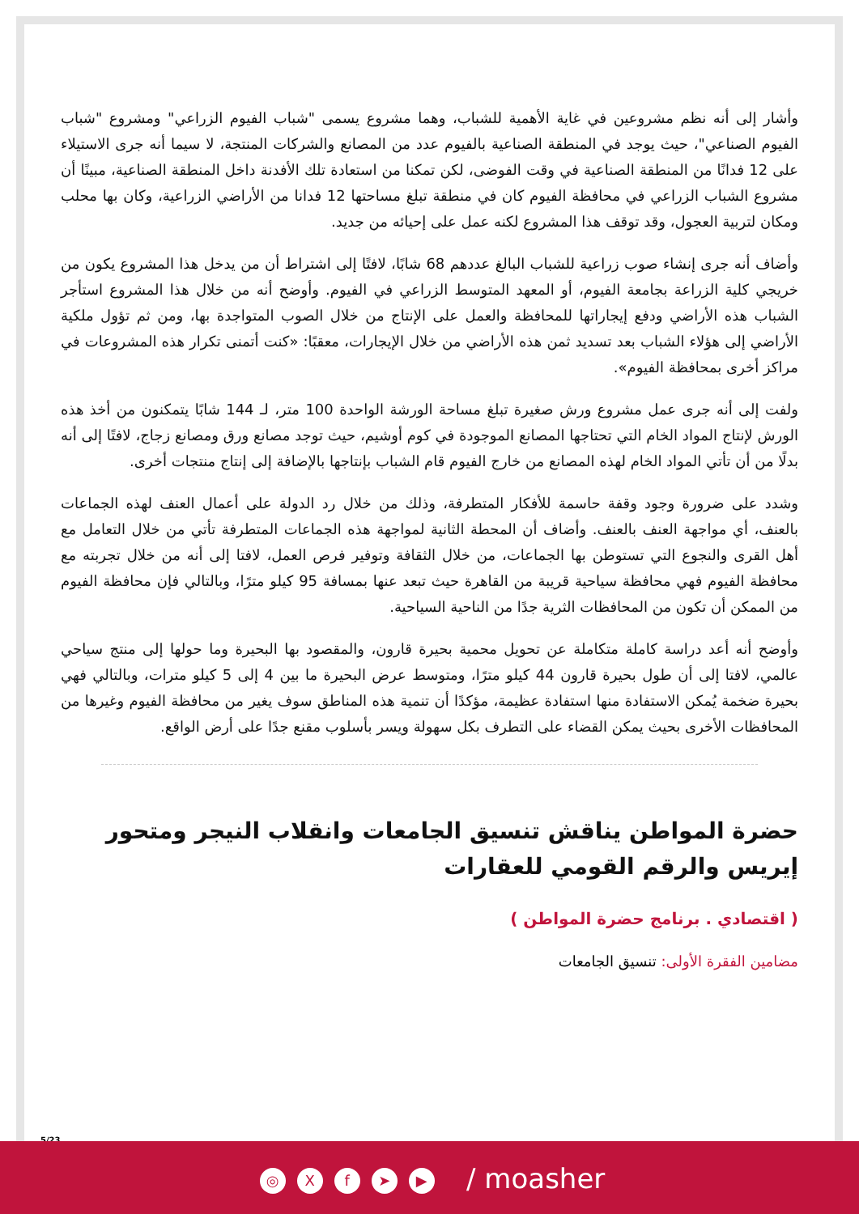وأشار إلى أنه نظم مشروعين في غاية الأهمية للشباب، وهما مشروع يسمى "شباب الفيوم الزراعي" ومشروع "شباب الفيوم الصناعي"، حيث يوجد في المنطقة الصناعية بالفيوم عدد من المصانع والشركات المنتجة، لا سيما أنه جرى الاستيلاء على 12 فدانًا من المنطقة الصناعية في وقت الفوضى، لكن تمكنا من استعادة تلك الأفدنة داخل المنطقة الصناعية، مبينًا أن مشروع الشباب الزراعي في محافظة الفيوم كان في منطقة تبلغ مساحتها 12 فدانا من الأراضي الزراعية، وكان بها محلب ومكان لتربية العجول، وقد توقف هذا المشروع لكنه عمل على إحيائه من جديد.
وأضاف أنه جرى إنشاء صوب زراعية للشباب البالغ عددهم 68 شابًا، لافتًا إلى اشتراط أن من يدخل هذا المشروع يكون من خريجي كلية الزراعة بجامعة الفيوم، أو المعهد المتوسط الزراعي في الفيوم. وأوضح أنه من خلال هذا المشروع استأجر الشباب هذه الأراضي ودفع إيجاراتها للمحافظة والعمل على الإنتاج من خلال الصوب المتواجدة بها، ومن ثم تؤول ملكية الأراضي إلى هؤلاء الشباب بعد تسديد ثمن هذه الأراضي من خلال الإيجارات، معقبًا: «كنت أتمنى تكرار هذه المشروعات في مراكز أخرى بمحافظة الفيوم».
ولفت إلى أنه جرى عمل مشروع ورش صغيرة تبلغ مساحة الورشة الواحدة 100 متر، لـ 144 شابًا يتمكنون من أخذ هذه الورش لإنتاج المواد الخام التي تحتاجها المصانع الموجودة في كوم أوشيم، حيث توجد مصانع ورق ومصانع زجاج، لافتًا إلى أنه بدلًا من أن تأتي المواد الخام لهذه المصانع من خارج الفيوم قام الشباب بإنتاجها بالإضافة إلى إنتاج منتجات أخرى.
وشدد على ضرورة وجود وقفة حاسمة للأفكار المتطرفة، وذلك من خلال رد الدولة على أعمال العنف لهذه الجماعات بالعنف، أي مواجهة العنف بالعنف. وأضاف أن المحطة الثانية لمواجهة هذه الجماعات المتطرفة تأتي من خلال التعامل مع أهل القرى والنجوع التي تستوطن بها الجماعات، من خلال الثقافة وتوفير فرص العمل، لافتا إلى أنه من خلال تجربته مع محافظة الفيوم فهي محافظة سياحية قريبة من القاهرة حيث تبعد عنها بمسافة 95 كيلو مترًا، وبالتالي فإن محافظة الفيوم من الممكن أن تكون من المحافظات الثرية جدًا من الناحية السياحية.
وأوضح أنه أعد دراسة كاملة متكاملة عن تحويل محمية بحيرة قارون، والمقصود بها البحيرة وما حولها إلى منتج سياحي عالمي، لافتا إلى أن طول بحيرة قارون 44 كيلو مترًا، ومتوسط عرض البحيرة ما بين 4 إلى 5 كيلو مترات، وبالتالي فهي بحيرة ضخمة يُمكن الاستفادة منها استفادة عظيمة، مؤكدًا أن تنمية هذه المناطق سوف يغير من محافظة الفيوم وغيرها من المحافظات الأخرى بحيث يمكن القضاء على التطرف بكل سهولة ويسر بأسلوب مقنع جدًا على أرض الواقع.
حضرة المواطن يناقش تنسيق الجامعات وانقلاب النيجر ومتحور إيريس والرقم القومي للعقارات
( اقتصادي . برنامج حضرة المواطن )
مضامين الفقرة الأولى: تنسيق الجامعات
5/23
◎ Xf ➤ ▶ / moasher